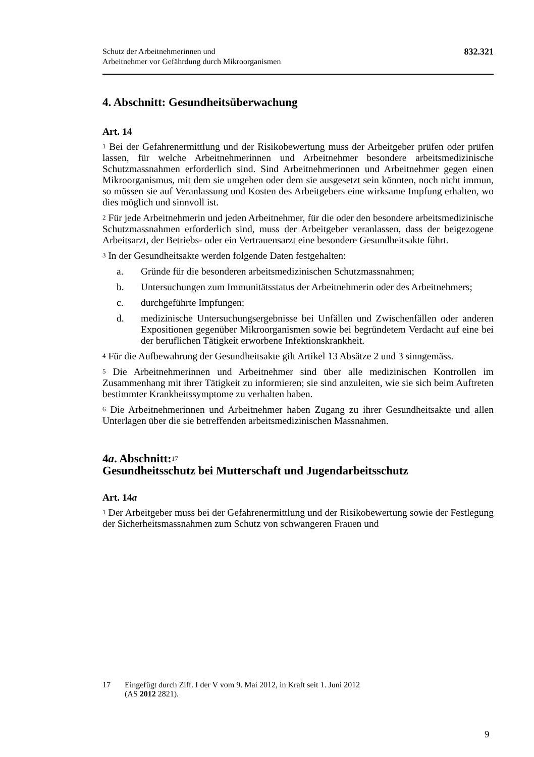Schutz der Arbeitnehmerinnen und
Arbeitnehmer vor Gefährdung durch Mikroorganismen
832.321
4. Abschnitt: Gesundheitsüberwachung
Art. 14
<sup>1</sup> Bei der Gefahrenermittlung und der Risikobewertung muss der Arbeitgeber prüfen oder prüfen lassen, für welche Arbeitnehmerinnen und Arbeitnehmer besondere arbeitsmedizinische Schutzmassnahmen erforderlich sind. Sind Arbeitnehmerinnen und Arbeitnehmer gegen einen Mikroorganismus, mit dem sie umgehen oder dem sie ausgesetzt sein könnten, noch nicht immun, so müssen sie auf Veranlassung und Kosten des Arbeitgebers eine wirksame Impfung erhalten, wo dies möglich und sinnvoll ist.
<sup>2</sup> Für jede Arbeitnehmerin und jeden Arbeitnehmer, für die oder den besondere arbeitsmedizinische Schutzmassnahmen erforderlich sind, muss der Arbeitgeber veranlassen, dass der beigezogene Arbeitsarzt, der Betriebs- oder ein Vertrauensarzt eine besondere Gesundheitsakte führt.
<sup>3</sup> In der Gesundheitsakte werden folgende Daten festgehalten:
a. Gründe für die besonderen arbeitsmedizinischen Schutzmassnahmen;
b. Untersuchungen zum Immunitätsstatus der Arbeitnehmerin oder des Arbeitnehmers;
c. durchgeführte Impfungen;
d. medizinische Untersuchungsergebnisse bei Unfällen und Zwischenfällen oder anderen Expositionen gegenüber Mikroorganismen sowie bei begründetem Verdacht auf eine bei der beruflichen Tätigkeit erworbene Infektionskrankheit.
<sup>4</sup> Für die Aufbewahrung der Gesundheitsakte gilt Artikel 13 Absätze 2 und 3 sinngemäss.
<sup>5</sup> Die Arbeitnehmerinnen und Arbeitnehmer sind über alle medizinischen Kontrollen im Zusammenhang mit ihrer Tätigkeit zu informieren; sie sind anzuleiten, wie sie sich beim Auftreten bestimmter Krankheitssymptome zu verhalten haben.
<sup>6</sup> Die Arbeitnehmerinnen und Arbeitnehmer haben Zugang zu ihrer Gesundheitsakte und allen Unterlagen über die sie betreffenden arbeitsmedizinischen Massnahmen.
4a. Abschnitt:<sup>17</sup>
Gesundheitsschutz bei Mutterschaft und Jugendarbeitsschutz
Art. 14a
<sup>1</sup> Der Arbeitgeber muss bei der Gefahrenermittlung und der Risikobewertung sowie der Festlegung der Sicherheitsmassnahmen zum Schutz von schwangeren Frauen und
17 Eingefügt durch Ziff. I der V vom 9. Mai 2012, in Kraft seit 1. Juni 2012
(AS 2012 2821).
9